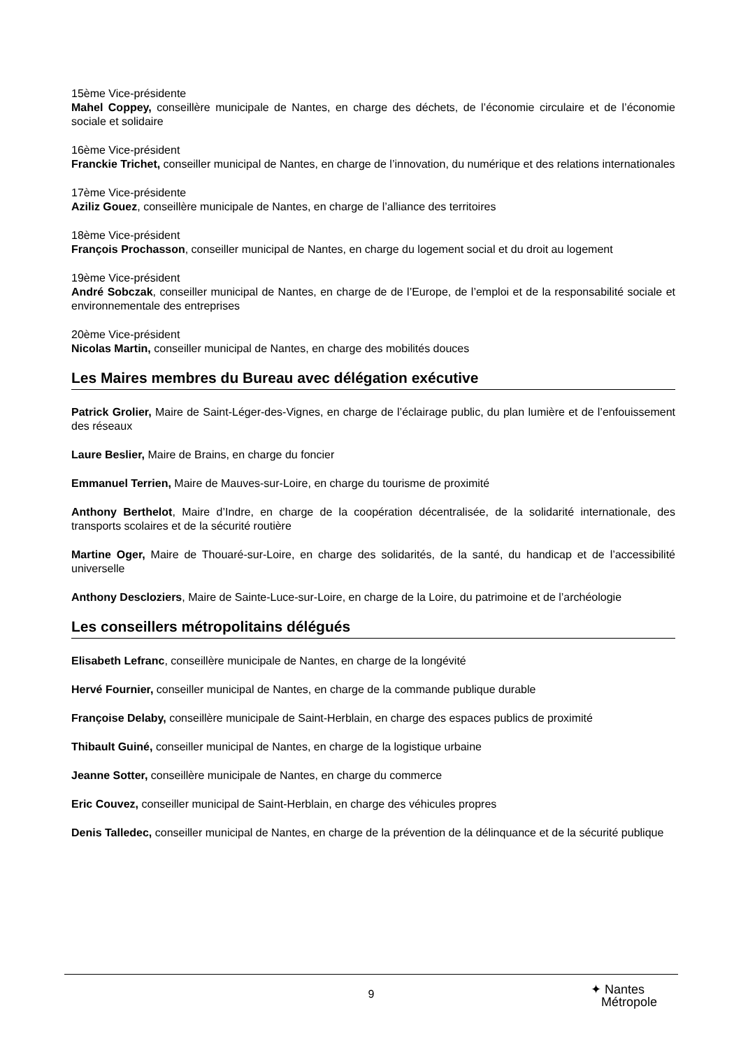15ème Vice-présidente
Mahel Coppey, conseillère municipale de Nantes, en charge des déchets, de l’économie circulaire et de l’économie sociale et solidaire
16ème Vice-président
Franckie Trichet, conseiller municipal de Nantes, en charge de l’innovation, du numérique et des relations internationales
17ème Vice-présidente
Aziliz Gouez, conseillère municipale de Nantes, en charge de l’alliance des territoires
18ème Vice-président
François Prochasson, conseiller municipal de Nantes, en charge du logement social et du droit au logement
19ème Vice-président
André Sobczak, conseiller municipal de Nantes, en charge de de l’Europe, de l’emploi et de la responsabilité sociale et environnementale des entreprises
20ème Vice-président
Nicolas Martin, conseiller municipal de Nantes, en charge des mobilités douces
Les Maires membres du Bureau avec délégation exécutive
Patrick Grolier, Maire de Saint-Léger-des-Vignes, en charge de l’éclairage public, du plan lumière et de l’enfouissement des réseaux
Laure Beslier, Maire de Brains, en charge du foncier
Emmanuel Terrien, Maire de Mauves-sur-Loire, en charge du tourisme de proximité
Anthony Berthelot, Maire d’Indre, en charge de la coopération décentralisée, de la solidarité internationale, des transports scolaires et de la sécurité routière
Martine Oger, Maire de Thouaré-sur-Loire, en charge des solidarités, de la santé, du handicap et de l’accessibilité universelle
Anthony Descloziers, Maire de Sainte-Luce-sur-Loire, en charge de la Loire, du patrimoine et de l’archéologie
Les conseillers métropolitains délégués
Elisabeth Lefranc, conseillère municipale de Nantes, en charge de la longévité
Hervé Fournier, conseiller municipal de Nantes, en charge de la commande publique durable
Françoise Delaby, conseillère municipale de Saint-Herblain, en charge des espaces publics de proximité
Thibault Guiné, conseiller municipal de Nantes, en charge de la logistique urbaine
Jeanne Sotter, conseillère municipale de Nantes, en charge du commerce
Eric Couvez, conseiller municipal de Saint-Herblain, en charge des véhicules propres
Denis Talledec, conseiller municipal de Nantes, en charge de la prévention de la délinquance et de la sécurité publique
9
✦ Nantes
Métropole